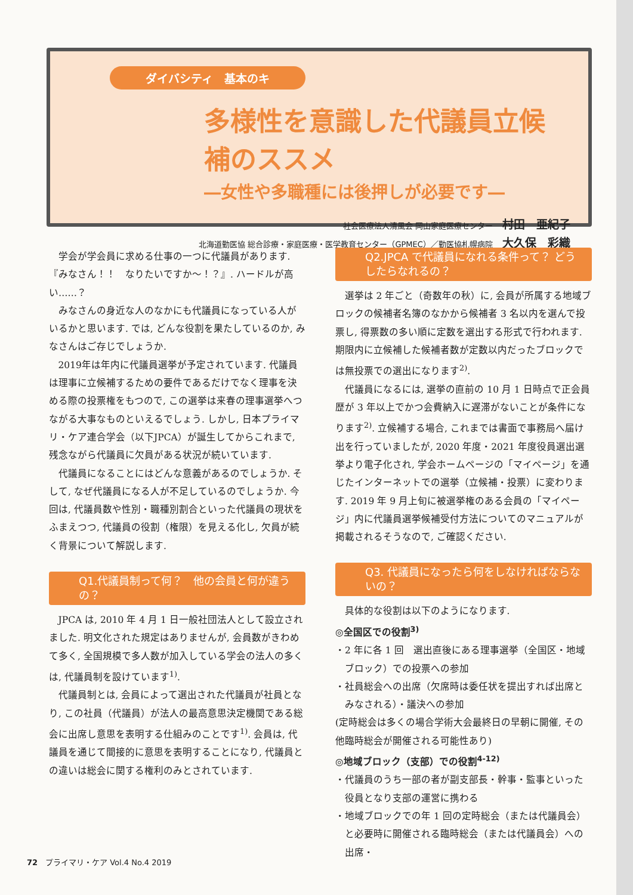ダイバシティ　基本のキ
多様性を意識した代議員立候補のススメ
―女性や多職種には後押しが必要です―
社会医療法人清風会 岡山家庭医療センター 村田　亜紀子
北海道勤医協 総合診療・家庭医療・医学教育センター（GPMEC）／勤医協札幌病院 大久保　彩織
学会が学会員に求める仕事の一つに代議員があります.『みなさん！！　なりたいですか～！？』. ハードルが高い……？
みなさんの身近な人のなかにも代議員になっている人がいるかと思います. では, どんな役割を果たしているのか, みなさんはご存じでしょうか.
2019年は年内に代議員選挙が予定されています. 代議員は理事に立候補するための要件であるだけでなく理事を決める際の投票権をもつので, この選挙は来春の理事選挙へつながる大事なものといえるでしょう. しかし, 日本プライマリ・ケア連合学会（以下JPCA）が誕生してからこれまで, 残念ながら代議員に欠員がある状況が続いています.
代議員になることにはどんな意義があるのでしょうか. そして, なぜ代議員になる人が不足しているのでしょうか. 今回は, 代議員数や性別・職種別割合といった代議員の現状をふまえつつ, 代議員の役割（権限）を見える化し, 欠員が続く背景について解説します.
Q1.代議員制って何？　他の会員と何が違うの？
JPCA は, 2010 年 4 月 1 日一般社団法人として設立されました. 明文化された規定はありませんが, 会員数がきわめて多く, 全国規模で多人数が加入している学会の法人の多くは, 代議員制を設けています<sup>1)</sup>.
代議員制とは, 会員によって選出された代議員が社員となり, この社員（代議員）が法人の最高意思決定機関である総会に出席し意思を表明する仕組みのことです<sup>1)</sup>. 会員は, 代議員を通じて間接的に意思を表明することになり, 代議員との違いは総会に関する権利のみとされています.
Q2.JPCA で代議員になれる条件って？ どうしたらなれるの？
選挙は 2 年ごと（奇数年の秋）に, 会員が所属する地域ブロックの候補者名簿のなかから候補者 3 名以内を選んで投票し, 得票数の多い順に定数を選出する形式で行われます. 期限内に立候補した候補者数が定数以内だったブロックでは無投票での選出になります<sup>2)</sup>.
代議員になるには, 選挙の直前の 10 月 1 日時点で正会員歴が 3 年以上でかつ会費納入に遅滞がないことが条件になります<sup>2)</sup>. 立候補する場合, これまでは書面で事務局へ届け出を行っていましたが, 2020 年度・2021 年度役員選出選挙より電子化され, 学会ホームページの「マイページ」を通じたインターネットでの選挙（立候補・投票）に変わります. 2019 年 9 月上旬に被選挙権のある会員の「マイページ」内に代議員選挙候補受付方法についてのマニュアルが掲載されるそうなので, ご確認ください.
Q3. 代議員になったら何をしなければならないの？
具体的な役割は以下のようになります.
◎全国区での役割<sup>3)</sup>
・2 年に各 1 回　選出直後にある理事選挙（全国区・地域ブロック）での投票への参加
・社員総会への出席（欠席時は委任状を提出すれば出席とみなされる）・議決への参加
(定時総会は多くの場合学術大会最終日の早朝に開催, その他臨時総会が開催される可能性あり)
◎地域ブロック（支部）での役割<sup>4-12)</sup>
・代議員のうち一部の者が副支部長・幹事・監事といった役員となり支部の運営に携わる
・地域ブロックでの年 1 回の定時総会（または代議員会）と必要時に開催される臨時総会（または代議員会）への出席・
72　プライマリ・ケア Vol.4 No.4 2019